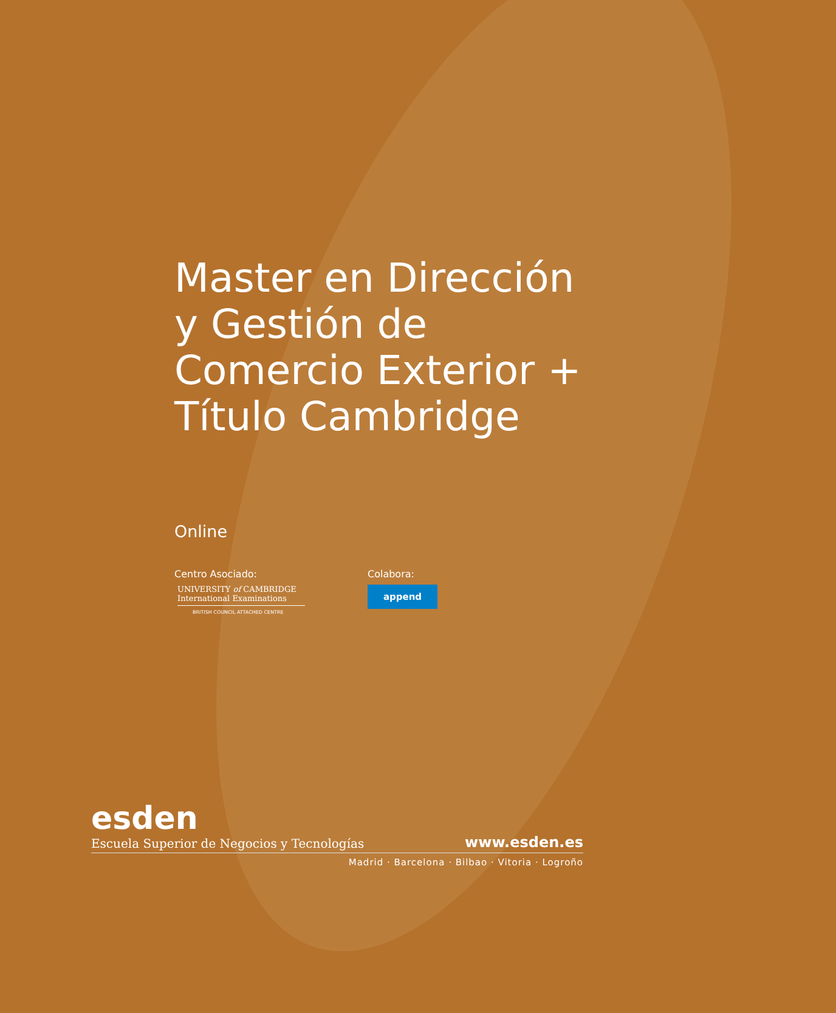Master en Dirección y Gestión de Comercio Exterior + Título Cambridge
Online
Centro Asociado:
UNIVERSITY of CAMBRIDGE
International Examinations
BRITISH COUNCIL ATTACHED CENTRE
Colabora:
append
esden
Escuela Superior de Negocios y Tecnologías www.esden.es
Madrid · Barcelona · Bilbao · Vitoria · Logroño